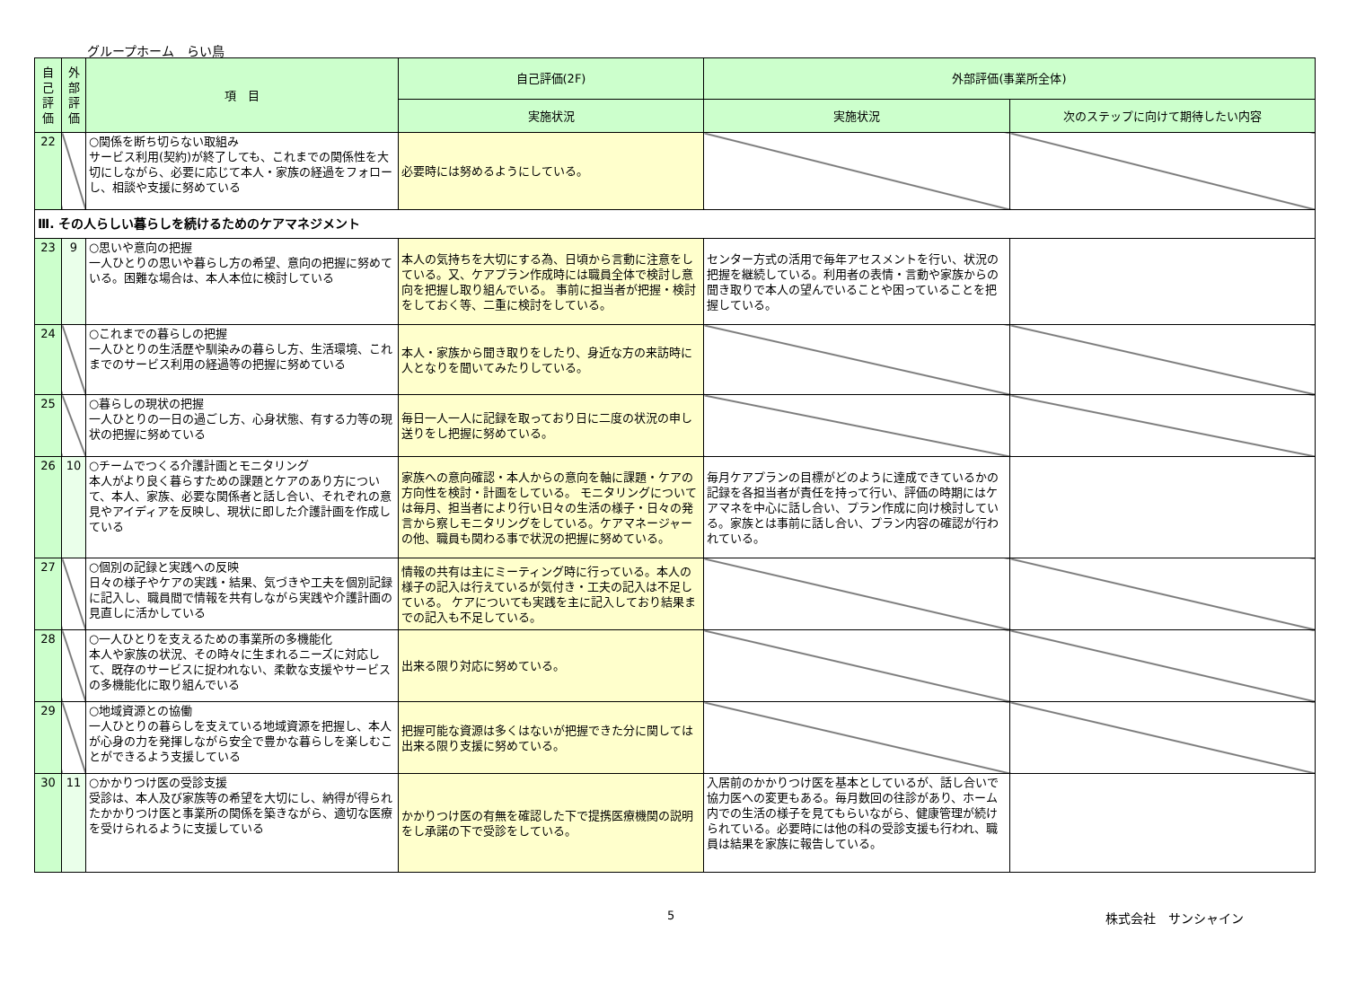グループホーム　らい鳥
| 自己評価 | 外部評価 | 項 目 | 自己評価(2F) | 外部評価(事業所全体) | |
| --- | --- | --- | --- | --- | --- |
| | | | 実施状況 | 実施状況 | 次のステップに向けて期待したい内容 |
| 22 | | ○関係を断ち切らない取組み サービス利用(契約)が終了しても、これまでの関係性を大切にしながら、必要に応じて本人・家族の経過をフォローし、相談や支援に努めている | 必要時には努めるようにしている。 | | |
| Ⅲ. その人らしい暮らしを続けるためのケアマネジメント | | | | | |
| 23 | 9 | ○思いや意向の把握 一人ひとりの思いや暮らし方の希望、意向の把握に努めている。困難な場合は、本人本位に検討している | 本人の気持ちを大切にする為、日頃から言動に注意をしている。又、ケアプラン作成時には職員全体で検討し意向を把握し取り組んでいる。 事前に担当者が把握・検討をしておく等、二重に検討をしている。 | センター方式の活用で毎年アセスメントを行い、状況の把握を継続している。利用者の表情・言動や家族からの聞き取りで本人の望んでいることや困っていることを把握している。 | |
| 24 | | ○これまでの暮らしの把握 一人ひとりの生活歴や馴染みの暮らし方、生活環境、これまでのサービス利用の経過等の把握に努めている | 本人・家族から聞き取りをしたり、身近な方の来訪時に人となりを聞いてみたりしている。 | | |
| 25 | | ○暮らしの現状の把握 一人ひとりの一日の過ごし方、心身状態、有する力等の現状の把握に努めている | 毎日一人一人に記録を取っており日に二度の状況の申し送りをし把握に努めている。 | | |
| 26 | 10 | ○チームでつくる介護計画とモニタリング 本人がより良く暮らすための課題とケアのあり方について、本人、家族、必要な関係者と話し合い、それぞれの意見やアイディアを反映し、現状に即した介護計画を作成している | 家族への意向確認・本人からの意向を軸に課題・ケアの方向性を検討・計画をしている。 モニタリングについては毎月、担当者により行い日々の生活の様子・日々の発言から察しモニタリングをしている。ケアマネージャーの他、職員も関わる事で状況の把握に努めている。 | 毎月ケアプランの目標がどのように達成できているかの記録を各担当者が責任を持って行い、評価の時期にはケアマネを中心に話し合い、プラン作成に向け検討している。家族とは事前に話し合い、プラン内容の確認が行われている。 | |
| 27 | | ○個別の記録と実践への反映 日々の様子やケアの実践・結果、気づきや工夫を個別記録に記入し、職員間で情報を共有しながら実践や介護計画の見直しに活かしている | 情報の共有は主にミーティング時に行っている。本人の様子の記入は行えているが気付き・工夫の記入は不足している。 ケアについても実践を主に記入しており結果までの記入も不足している。 | | |
| 28 | | ○一人ひとりを支えるための事業所の多機能化 本人や家族の状況、その時々に生まれるニーズに対応して、既存のサービスに捉われない、柔軟な支援やサービスの多機能化に取り組んでいる | 出来る限り対応に努めている。 | | |
| 29 | | ○地域資源との協働 一人ひとりの暮らしを支えている地域資源を把握し、本人が心身の力を発揮しながら安全で豊かな暮らしを楽しむことができるよう支援している | 把握可能な資源は多くはないが把握できた分に関しては出来る限り支援に努めている。 | | |
| 30 | 11 | ○かかりつけ医の受診支援 受診は、本人及び家族等の希望を大切にし、納得が得られたかかりつけ医と事業所の関係を築きながら、適切な医療を受けられるように支援している | かかりつけ医の有無を確認した下で提携医療機関の説明をし承諾の下で受診をしている。 | 入居前のかかりつけ医を基本としているが、話し合いで協力医への変更もある。毎月数回の往診があり、ホーム内での生活の様子を見てもらいながら、健康管理が続けられている。必要時には他の科の受診支援も行われ、職員は結果を家族に報告している。 | |
5 株式会社　サンシャイン